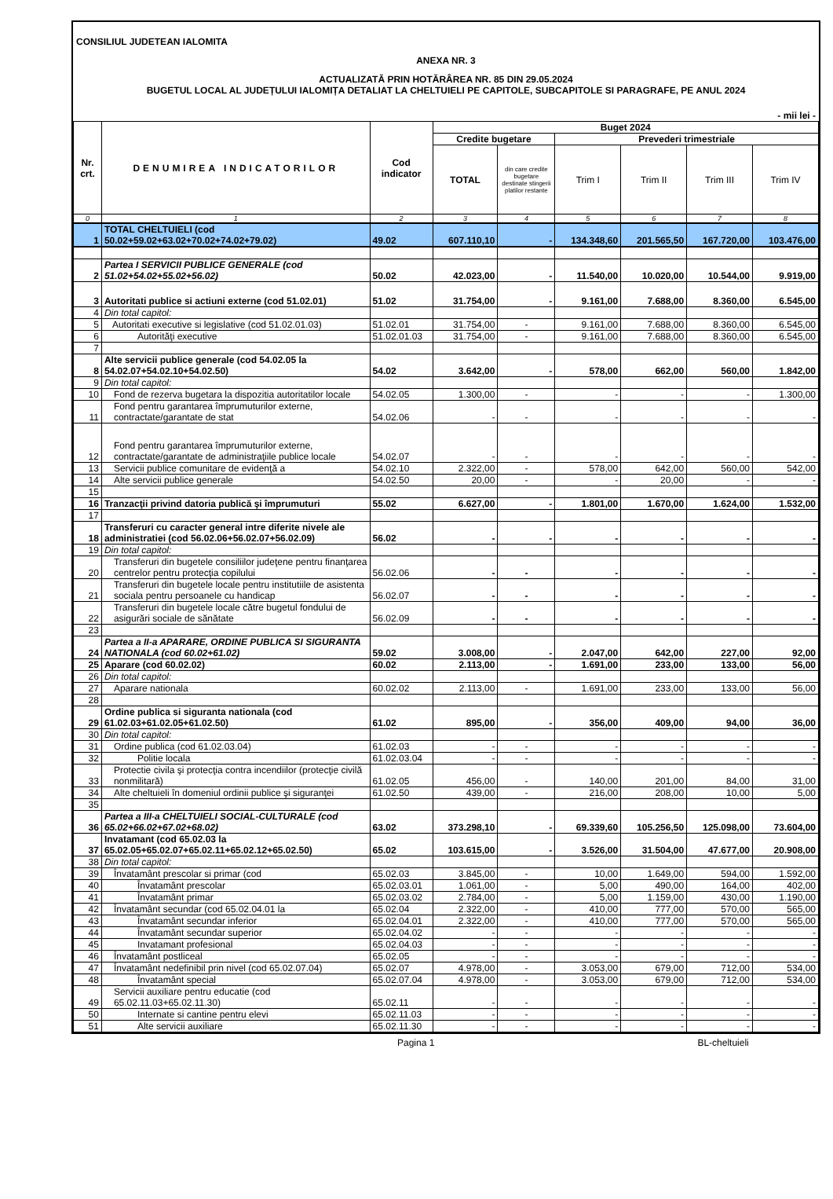CONSILIUL JUDETEAN IALOMITA
ANEXA NR. 3
ACTUALIZATĂ PRIN HOTĂRÂREA NR. 85 DIN 29.05.2024
BUGETUL LOCAL AL JUDEȚULUI IALOMIȚA DETALIAT LA CHELTUIELI PE CAPITOLE, SUBCAPITOLE SI PARAGRAFE, PE ANUL 2024
- mii lei -
| Nr. crt. | DENUMIREA INDICATORILOR | Cod indicator | Buget 2024 | | | | | |
| --- | --- | --- | --- | --- | --- | --- | --- | --- |
| | | | Credite bugetare | | Prevederi trimestriale | | | |
| | | | TOTAL | din care credite bugetare destinate stingerii platilor restante | Trim I | Trim II | Trim III | Trim IV |
| 0 | 1 | 2 | 3 | 4 | 5 | 6 | 7 | 8 |
| 1 | TOTAL CHELTUIELI (cod 50.02+59.02+63.02+70.02+74.02+79.02) | 49.02 | 607.110,10 | - | 134.348,60 | 201.565,50 | 167.720,00 | 103.476,00 |
| 2 | Partea I SERVICII PUBLICE GENERALE (cod 51.02+54.02+55.02+56.02) | 50.02 | 42.023,00 | - | 11.540,00 | 10.020,00 | 10.544,00 | 9.919,00 |
| 3 | Autoritati publice si actiuni externe (cod 51.02.01) | 51.02 | 31.754,00 | - | 9.161,00 | 7.688,00 | 8.360,00 | 6.545,00 |
| 4 | Din total capitol: | | | | | | | |
| 5 | Autoritati executive si legislative (cod 51.02.01.03) | 51.02.01 | 31.754,00 | - | 9.161,00 | 7.688,00 | 8.360,00 | 6.545,00 |
| 6 | Autorităţi executive | 51.02.01.03 | 31.754,00 | - | 9.161,00 | 7.688,00 | 8.360,00 | 6.545,00 |
| 7 | | | | | | | | |
| 8 | Alte servicii publice generale (cod 54.02.05 la 54.02.07+54.02.10+54.02.50) | 54.02 | 3.642,00 | - | 578,00 | 662,00 | 560,00 | 1.842,00 |
| 9 | Din total capitol: | | | | | | | |
| 10 | Fond de rezerva bugetara la dispozitia autoritatilor locale | 54.02.05 | 1.300,00 | - | - | - | - | 1.300,00 |
| 11 | Fond pentru garantarea împrumuturilor externe, contractate/garantate de stat | 54.02.06 | - | - | - | - | - | - |
| 12 | Fond pentru garantarea împrumuturilor externe, contractate/garantate de administraţiile publice locale | 54.02.07 | - | - | - | - | - | - |
| 13 | Servicii publice comunitare de evidenţă a | 54.02.10 | 2.322,00 | - | 578,00 | 642,00 | 560,00 | 542,00 |
| 14 | Alte servicii publice generale | 54.02.50 | 20,00 | - | - | 20,00 | - | - |
| 15 | | | | | | | | |
| 16 | Tranzacţii privind datoria publică şi împrumuturi | 55.02 | 6.627,00 | - | 1.801,00 | 1.670,00 | 1.624,00 | 1.532,00 |
| 17 | | | | | | | | |
| 18 | Transferuri cu caracter general intre diferite nivele ale administratiei (cod 56.02.06+56.02.07+56.02.09) | 56.02 | - | - | - | - | - | - |
| 19 | Din total capitol: | | | | | | | |
| 20 | Transferuri din bugetele consiliilor judeţene pentru finanţarea centrelor pentru protecţia copilului | 56.02.06 | - | - | - | - | - | - |
| 21 | Transferuri din bugetele locale pentru institutiile de asistenta sociala pentru persoanele cu handicap | 56.02.07 | - | - | - | - | - | - |
| 22 | Transferuri din bugetele locale către bugetul fondului de asigurări sociale de sănătate | 56.02.09 | - | - | - | - | - | - |
| 23 | | | | | | | | |
| 24 | Partea a II-a APARARE, ORDINE PUBLICA SI SIGURANTA NATIONALA (cod 60.02+61.02) | 59.02 | 3.008,00 | - | 2.047,00 | 642,00 | 227,00 | 92,00 |
| 25 | Aparare (cod 60.02.02) | 60.02 | 2.113,00 | - | 1.691,00 | 233,00 | 133,00 | 56,00 |
| 26 | Din total capitol: | | | | | | | |
| 27 | Aparare nationala | 60.02.02 | 2.113,00 | - | 1.691,00 | 233,00 | 133,00 | 56,00 |
| 28 | | | | | | | | |
| 29 | Ordine publica si siguranta nationala (cod 61.02.03+61.02.05+61.02.50) | 61.02 | 895,00 | - | 356,00 | 409,00 | 94,00 | 36,00 |
| 30 | Din total capitol: | | | | | | | |
| 31 | Ordine publica (cod 61.02.03.04) | 61.02.03 | - | - | - | - | - | - |
| 32 | Politie locala | 61.02.03.04 | - | - | - | - | - | - |
| 33 | Protectie civila şi protecţia contra incendiilor (protecţie civilă nonmilitară) | 61.02.05 | 456,00 | - | 140,00 | 201,00 | 84,00 | 31,00 |
| 34 | Alte cheltuieli în domeniul ordinii publice şi siguranţei | 61.02.50 | 439,00 | - | 216,00 | 208,00 | 10,00 | 5,00 |
| 35 | | | | | | | | |
| 36 | Partea a III-a CHELTUIELI SOCIAL-CULTURALE (cod 65.02+66.02+67.02+68.02) | 63.02 | 373.298,10 | - | 69.339,60 | 105.256,50 | 125.098,00 | 73.604,00 |
| 37 | Invatamant (cod 65.02.03 la 65.02.05+65.02.07+65.02.11+65.02.12+65.02.50) | 65.02 | 103.615,00 | - | 3.526,00 | 31.504,00 | 47.677,00 | 20.908,00 |
| 38 | Din total capitol: | | | | | | | |
| 39 | Învatamânt prescolar si primar (cod | 65.02.03 | 3.845,00 | - | 10,00 | 1.649,00 | 594,00 | 1.592,00 |
| 40 | Învatamânt prescolar | 65.02.03.01 | 1.061,00 | - | 5,00 | 490,00 | 164,00 | 402,00 |
| 41 | Învatamânt primar | 65.02.03.02 | 2.784,00 | - | 5,00 | 1.159,00 | 430,00 | 1.190,00 |
| 42 | Învatamânt secundar (cod 65.02.04.01 la | 65.02.04 | 2.322,00 | - | 410,00 | 777,00 | 570,00 | 565,00 |
| 43 | Învatamânt secundar inferior | 65.02.04.01 | 2.322,00 | - | 410,00 | 777,00 | 570,00 | 565,00 |
| 44 | Învatamânt secundar superior | 65.02.04.02 | - | - | - | - | - | - |
| 45 | Invatamant profesional | 65.02.04.03 | - | - | - | - | - | - |
| 46 | Învatamânt postliceal | 65.02.05 | - | - | - | - | - | - |
| 47 | Învatamânt nedefinibil prin nivel (cod 65.02.07.04) | 65.02.07 | 4.978,00 | - | 3.053,00 | 679,00 | 712,00 | 534,00 |
| 48 | Învatamânt special | 65.02.07.04 | 4.978,00 | - | 3.053,00 | 679,00 | 712,00 | 534,00 |
| 49 | Servicii auxiliare pentru educatie (cod 65.02.11.03+65.02.11.30) | 65.02.11 | - | - | - | - | - | - |
| 50 | Internate si cantine pentru elevi | 65.02.11.03 | - | - | - | - | - | - |
| 51 | Alte servicii auxiliare | 65.02.11.30 | - | - | - | - | - | - |
Pagina 1 BL-cheltuieli